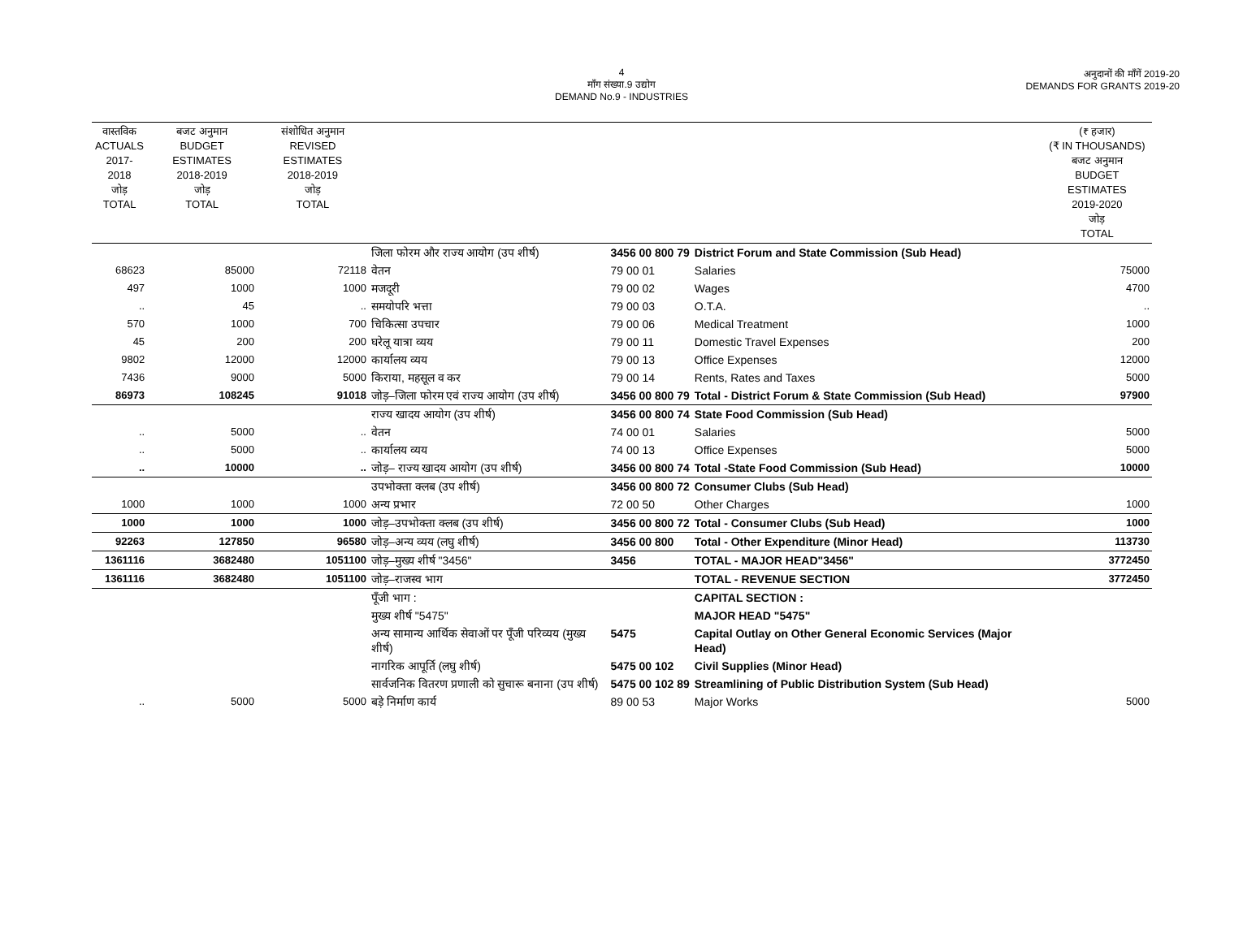4
माँग संख्या.9 उद्योग
DEMAND No.9 - INDUSTRIES
अनुदानों की माँगें 2019-20
DEMANDS FOR GRANTS 2019-20
| वास्तविक ACTUALS 2017-2018 जोड़ TOTAL | बजट अनुमान BUDGET ESTIMATES 2018-2019 जोड़ TOTAL | संशोधित अनुमान REVISED ESTIMATES 2018-2019 जोड़ TOTAL | | | | (₹ हजार) (₹ IN THOUSANDS) बजट अनुमान BUDGET ESTIMATES 2019-2020 जोड़ TOTAL |
| --- | --- | --- | --- | --- | --- | --- |
| | | | जिला फोरम और राज्य आयोग (उप शीर्ष) | 3456 00 800 79 | District Forum and State Commission (Sub Head) | |
| 68623 | 85000 | 72118 | वेतन | 79 00 01 | Salaries | 75000 |
| 497 | 1000 | 1000 | मजदूरी | 79 00 02 | Wages | 4700 |
| .. | 45 | .. | समयोपरि भत्ता | 79 00 03 | O.T.A. | .. |
| 570 | 1000 | 700 | चिकित्सा उपचार | 79 00 06 | Medical Treatment | 1000 |
| 45 | 200 | 200 | घरेलू यात्रा व्यय | 79 00 11 | Domestic Travel Expenses | 200 |
| 9802 | 12000 | 12000 | कार्यालय व्यय | 79 00 13 | Office Expenses | 12000 |
| 7436 | 9000 | 5000 | किराया, महसूल व कर | 79 00 14 | Rents, Rates and Taxes | 5000 |
| 86973 | 108245 | 91018 | जोड़–जिला फोरम एवं राज्य आयोग (उप शीर्ष) | 3456 00 800 79 | Total - District Forum & State Commission (Sub Head) | 97900 |
| | | | राज्य खादय आयोग (उप शीर्ष) | 3456 00 800 74 | State Food Commission (Sub Head) | |
| .. | 5000 | .. | वेतन | 74 00 01 | Salaries | 5000 |
| .. | 5000 | .. | कार्यालय व्यय | 74 00 13 | Office Expenses | 5000 |
| .. | 10000 | .. | जोड़– राज्य खादय आयोग (उप शीर्ष) | 3456 00 800 74 | Total -State Food Commission (Sub Head) | 10000 |
| | | | उपभोक्ता क्लब (उप शीर्ष) | 3456 00 800 72 | Consumer Clubs (Sub Head) | |
| 1000 | 1000 | 1000 | अन्य प्रभार | 72 00 50 | Other Charges | 1000 |
| 1000 | 1000 | 1000 | जोड़–उपभोक्ता क्लब (उप शीर्ष) | 3456 00 800 72 | Total - Consumer Clubs (Sub Head) | 1000 |
| 92263 | 127850 | 96580 | जोड़–अन्य व्यय (लघु शीर्ष) | 3456 00 800 | Total - Other Expenditure (Minor Head) | 113730 |
| 1361116 | 3682480 | 1051100 | जोड़–मुख्य शीर्ष "3456" | 3456 | TOTAL - MAJOR HEAD"3456" | 3772450 |
| 1361116 | 3682480 | 1051100 | जोड़–राजस्व भाग | | TOTAL - REVENUE SECTION | 3772450 |
| | | | पूँजी भाग : | | CAPITAL SECTION : | |
| | | | मुख्य शीर्ष "5475" | | MAJOR HEAD "5475" | |
| | | | अन्य सामान्य आर्थिक सेवाओं पर पूँजी परिव्यय (मुख्य शीर्ष) | 5475 | Capital Outlay on Other General Economic Services (Major Head) | |
| | | | नागरिक आपूर्ति (लघु शीर्ष) | 5475 00 102 | Civil Supplies (Minor Head) | |
| | | | सार्वजनिक वितरण प्रणाली को सुचारू बनाना (उप शीर्ष) | 5475 00 102 89 | Streamlining of Public Distribution System (Sub Head) | |
| .. | 5000 | 5000 | बड़े निर्माण कार्य | 89 00 53 | Major Works | 5000 |